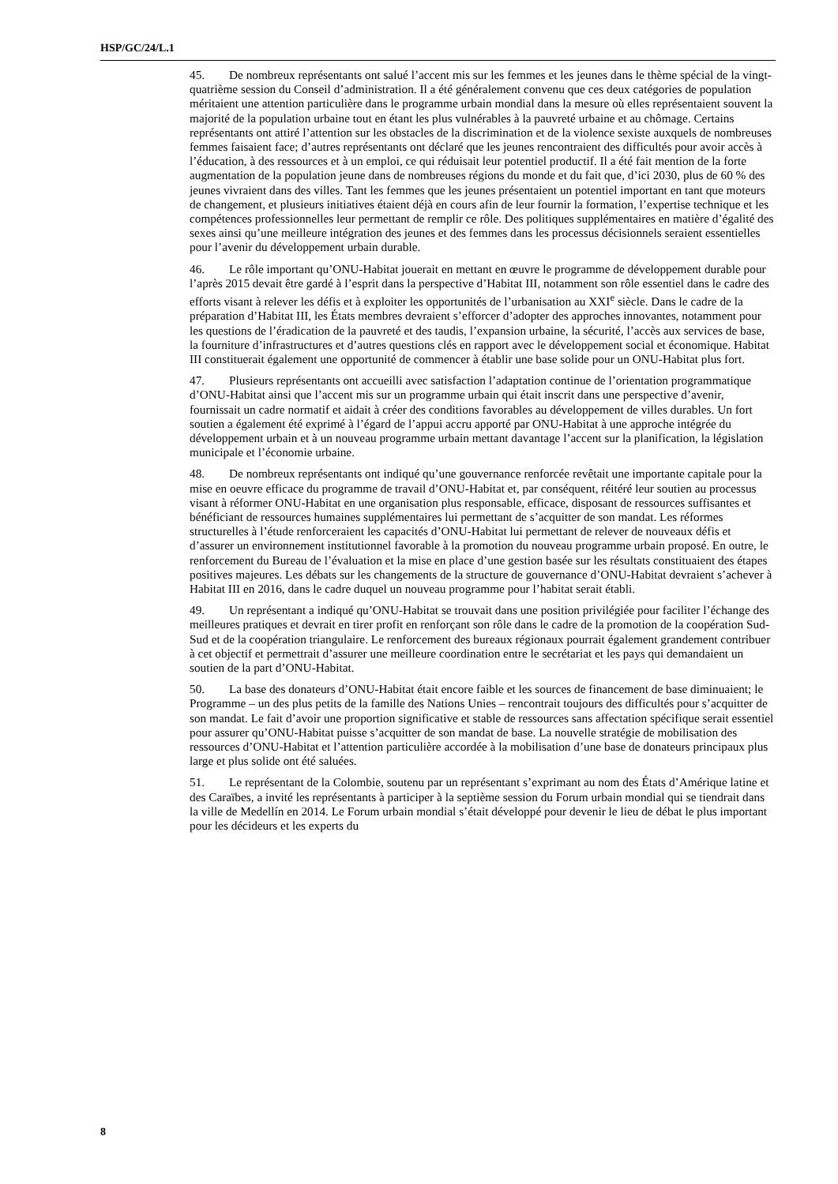HSP/GC/24/L.1
45. De nombreux représentants ont salué l’accent mis sur les femmes et les jeunes dans le thème spécial de la vingt-quatrième session du Conseil d’administration. Il a été généralement convenu que ces deux catégories de population méritaient une attention particulière dans le programme urbain mondial dans la mesure où elles représentaient souvent la majorité de la population urbaine tout en étant les plus vulnérables à la pauvreté urbaine et au chômage. Certains représentants ont attiré l’attention sur les obstacles de la discrimination et de la violence sexiste auxquels de nombreuses femmes faisaient face; d’autres représentants ont déclaré que les jeunes rencontraient des difficultés pour avoir accès à l’éducation, à des ressources et à un emploi, ce qui réduisait leur potentiel productif. Il a été fait mention de la forte augmentation de la population jeune dans de nombreuses régions du monde et du fait que, d’ici 2030, plus de 60 % des jeunes vivraient dans des villes. Tant les femmes que les jeunes présentaient un potentiel important en tant que moteurs de changement, et plusieurs initiatives étaient déjà en cours afin de leur fournir la formation, l’expertise technique et les compétences professionnelles leur permettant de remplir ce rôle. Des politiques supplémentaires en matière d’égalité des sexes ainsi qu’une meilleure intégration des jeunes et des femmes dans les processus décisionnels seraient essentielles pour l’avenir du développement urbain durable.
46. Le rôle important qu’ONU-Habitat jouerait en mettant en œuvre le programme de développement durable pour l’après 2015 devait être gardé à l’esprit dans la perspective d’Habitat III, notamment son rôle essentiel dans le cadre des efforts visant à relever les défis et à exploiter les opportunités de l’urbanisation au XXI<sup>e</sup> siècle. Dans le cadre de la préparation d’Habitat III, les États membres devraient s’efforcer d’adopter des approches innovantes, notamment pour les questions de l’éradication de la pauvreté et des taudis, l’expansion urbaine, la sécurité, l’accès aux services de base, la fourniture d’infrastructures et d’autres questions clés en rapport avec le développement social et économique. Habitat III constituerait également une opportunité de commencer à établir une base solide pour un ONU-Habitat plus fort.
47. Plusieurs représentants ont accueilli avec satisfaction l’adaptation continue de l’orientation programmatique d’ONU-Habitat ainsi que l’accent mis sur un programme urbain qui était inscrit dans une perspective d’avenir, fournissait un cadre normatif et aidait à créer des conditions favorables au développement de villes durables. Un fort soutien a également été exprimé à l’égard de l’appui accru apporté par ONU-Habitat à une approche intégrée du développement urbain et à un nouveau programme urbain mettant davantage l’accent sur la planification, la législation municipale et l’économie urbaine.
48. De nombreux représentants ont indiqué qu’une gouvernance renforcée revêtait une importante capitale pour la mise en oeuvre efficace du programme de travail d’ONU-Habitat et, par conséquent, réitéré leur soutien au processus visant à réformer ONU-Habitat en une organisation plus responsable, efficace, disposant de ressources suffisantes et bénéficiant de ressources humaines supplémentaires lui permettant de s’acquitter de son mandat. Les réformes structurelles à l’étude renforceraient les capacités d’ONU-Habitat lui permettant de relever de nouveaux défis et d’assurer un environnement institutionnel favorable à la promotion du nouveau programme urbain proposé. En outre, le renforcement du Bureau de l’évaluation et la mise en place d’une gestion basée sur les résultats constituaient des étapes positives majeures. Les débats sur les changements de la structure de gouvernance d’ONU-Habitat devraient s’achever à Habitat III en 2016, dans le cadre duquel un nouveau programme pour l’habitat serait établi.
49. Un représentant a indiqué qu’ONU-Habitat se trouvait dans une position privilégiée pour faciliter l’échange des meilleures pratiques et devrait en tirer profit en renforçant son rôle dans le cadre de la promotion de la coopération Sud-Sud et de la coopération triangulaire. Le renforcement des bureaux régionaux pourrait également grandement contribuer à cet objectif et permettrait d’assurer une meilleure coordination entre le secrétariat et les pays qui demandaient un soutien de la part d’ONU-Habitat.
50. La base des donateurs d’ONU-Habitat était encore faible et les sources de financement de base diminuaient; le Programme – un des plus petits de la famille des Nations Unies – rencontrait toujours des difficultés pour s’acquitter de son mandat. Le fait d’avoir une proportion significative et stable de ressources sans affectation spécifique serait essentiel pour assurer qu’ONU-Habitat puisse s’acquitter de son mandat de base. La nouvelle stratégie de mobilisation des ressources d’ONU-Habitat et l’attention particulière accordée à la mobilisation d’une base de donateurs principaux plus large et plus solide ont été saluées.
51. Le représentant de la Colombie, soutenu par un représentant s’exprimant au nom des États d’Amérique latine et des Caraïbes, a invité les représentants à participer à la septième session du Forum urbain mondial qui se tiendrait dans la ville de Medellín en 2014. Le Forum urbain mondial s’était développé pour devenir le lieu de débat le plus important pour les décideurs et les experts du
8